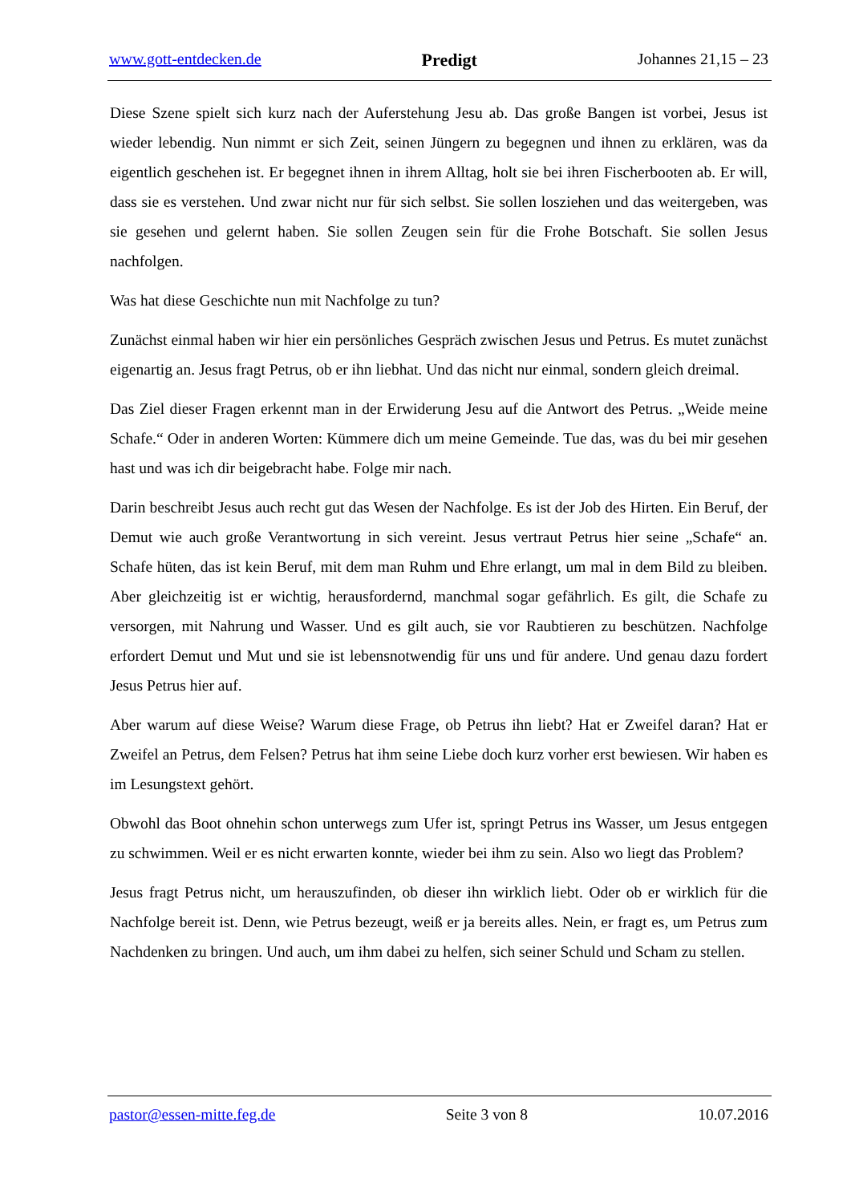www.gott-entdecken.de Predigt Johannes 21,15 – 23
Diese Szene spielt sich kurz nach der Auferstehung Jesu ab. Das große Bangen ist vorbei, Jesus ist wieder lebendig. Nun nimmt er sich Zeit, seinen Jüngern zu begegnen und ihnen zu erklären, was da eigentlich geschehen ist. Er begegnet ihnen in ihrem Alltag, holt sie bei ihren Fischer­booten ab. Er will, dass sie es verstehen. Und zwar nicht nur für sich selbst. Sie sollen losziehen und das weitergeben, was sie gesehen und gelernt haben. Sie sollen Zeugen sein für die Frohe Botschaft. Sie sollen Jesus nachfolgen.
Was hat diese Geschichte nun mit Nachfolge zu tun?
Zunächst einmal haben wir hier ein persönliches Gespräch zwischen Jesus und Petrus. Es mutet zunächst eigenartig an. Jesus fragt Petrus, ob er ihn liebhat. Und das nicht nur einmal, sondern gleich dreimal.
Das Ziel dieser Fragen erkennt man in der Erwiderung Jesu auf die Antwort des Petrus. „Weide meine Schafe.“ Oder in anderen Worten: Kümmere dich um meine Gemeinde. Tue das, was du bei mir gesehen hast und was ich dir beigebracht habe. Folge mir nach.
Darin beschreibt Jesus auch recht gut das Wesen der Nachfolge. Es ist der Job des Hirten. Ein Beruf, der Demut wie auch große Verantwortung in sich vereint. Jesus vertraut Petrus hier seine „Schafe“ an. Schafe hüten, das ist kein Beruf, mit dem man Ruhm und Ehre erlangt, um mal in dem Bild zu bleiben. Aber gleichzeitig ist er wichtig, herausfordernd, manchmal sogar gefähr­lich. Es gilt, die Schafe zu versorgen, mit Nahrung und Wasser. Und es gilt auch, sie vor Raub­tieren zu beschützen. Nachfolge erfordert Demut und Mut und sie ist lebensnotwendig für uns und für andere. Und genau dazu fordert Jesus Petrus hier auf.
Aber warum auf diese Weise? Warum diese Frage, ob Petrus ihn liebt? Hat er Zweifel daran? Hat er Zweifel an Petrus, dem Felsen? Petrus hat ihm seine Liebe doch kurz vorher erst bewie­sen. Wir haben es im Lesungstext gehört.
Obwohl das Boot ohnehin schon unterwegs zum Ufer ist, springt Petrus ins Wasser, um Jesus entgegen zu schwimmen. Weil er es nicht erwarten konnte, wieder bei ihm zu sein. Also wo liegt das Problem?
Jesus fragt Petrus nicht, um herauszufinden, ob dieser ihn wirklich liebt. Oder ob er wirklich für die Nachfolge bereit ist. Denn, wie Petrus bezeugt, weiß er ja bereits alles. Nein, er fragt es, um Petrus zum Nachdenken zu bringen. Und auch, um ihm dabei zu helfen, sich seiner Schuld und Scham zu stellen.
pastor@essen-mitte.feg.de Seite 3 von 8 10.07.2016